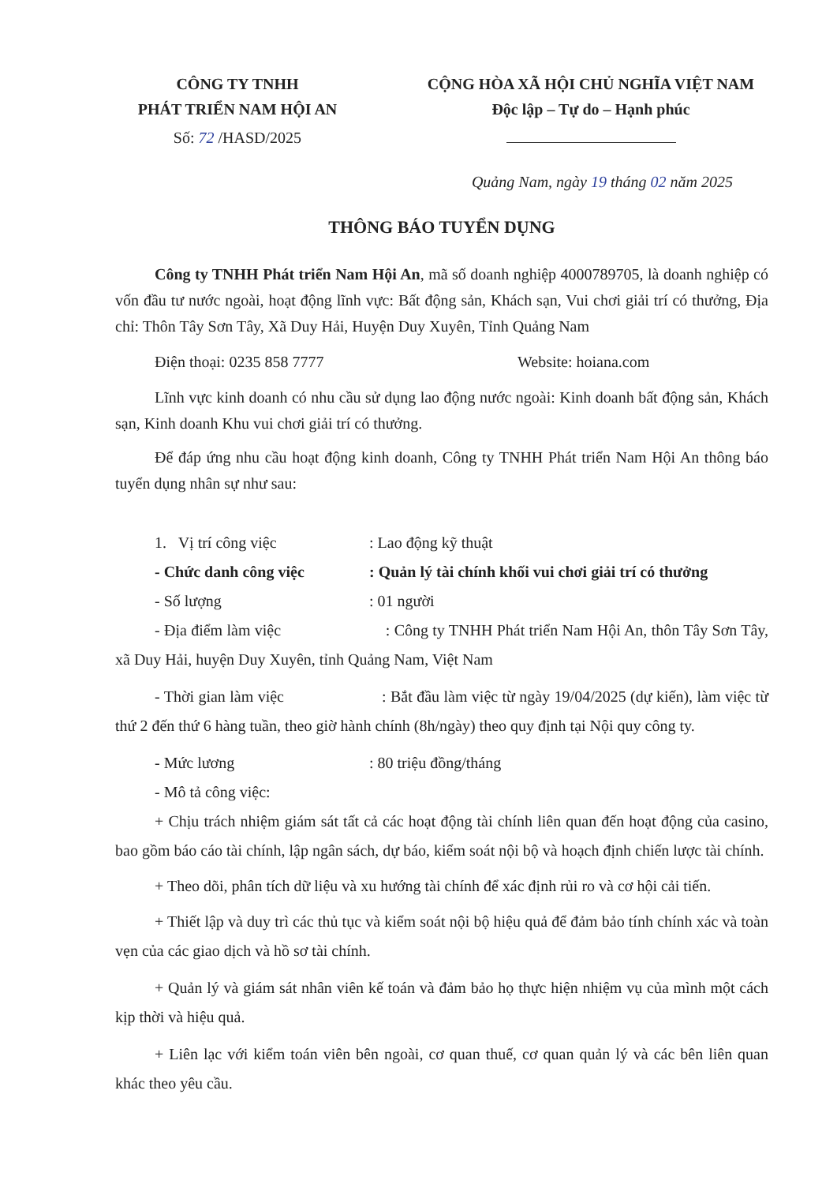CÔNG TY TNHH
PHÁT TRIỂN NAM HỘI AN
Số: 72 /HASD/2025
CỘNG HÒA XÃ HỘI CHỦ NGHĨA VIỆT NAM
Độc lập – Tự do – Hạnh phúc
Quảng Nam, ngày 19 tháng 02 năm 2025
THÔNG BÁO TUYỂN DỤNG
Công ty TNHH Phát triển Nam Hội An, mã số doanh nghiệp 4000789705, là doanh nghiệp có vốn đầu tư nước ngoài, hoạt động lĩnh vực: Bất động sản, Khách sạn, Vui chơi giải trí có thưởng, Địa chỉ: Thôn Tây Sơn Tây, Xã Duy Hải, Huyện Duy Xuyên, Tỉnh Quảng Nam
Điện thoại: 0235 858 7777 Website: hoiana.com
Lĩnh vực kinh doanh có nhu cầu sử dụng lao động nước ngoài: Kinh doanh bất động sản, Khách sạn, Kinh doanh Khu vui chơi giải trí có thưởng.
Để đáp ứng nhu cầu hoạt động kinh doanh, Công ty TNHH Phát triển Nam Hội An thông báo tuyển dụng nhân sự như sau:
1. Vị trí công việc: Lao động kỹ thuật
- Chức danh công việc: Quản lý tài chính khối vui chơi giải trí có thưởng
- Số lượng: 01 người
- Địa điểm làm việc : Công ty TNHH Phát triển Nam Hội An, thôn Tây Sơn Tây, xã Duy Hải, huyện Duy Xuyên, tỉnh Quảng Nam, Việt Nam
- Thời gian làm việc : Bắt đầu làm việc từ ngày 19/04/2025 (dự kiến), làm việc từ thứ 2 đến thứ 6 hàng tuần, theo giờ hành chính (8h/ngày) theo quy định tại Nội quy công ty.
- Mức lương: 80 triệu đồng/tháng
- Mô tả công việc:
+ Chịu trách nhiệm giám sát tất cả các hoạt động tài chính liên quan đến hoạt động của casino, bao gồm báo cáo tài chính, lập ngân sách, dự báo, kiểm soát nội bộ và hoạch định chiến lược tài chính.
+ Theo dõi, phân tích dữ liệu và xu hướng tài chính để xác định rủi ro và cơ hội cải tiến.
+ Thiết lập và duy trì các thủ tục và kiểm soát nội bộ hiệu quả để đảm bảo tính chính xác và toàn vẹn của các giao dịch và hồ sơ tài chính.
+ Quản lý và giám sát nhân viên kế toán và đảm bảo họ thực hiện nhiệm vụ của mình một cách kịp thời và hiệu quả.
+ Liên lạc với kiểm toán viên bên ngoài, cơ quan thuế, cơ quan quản lý và các bên liên quan khác theo yêu cầu.